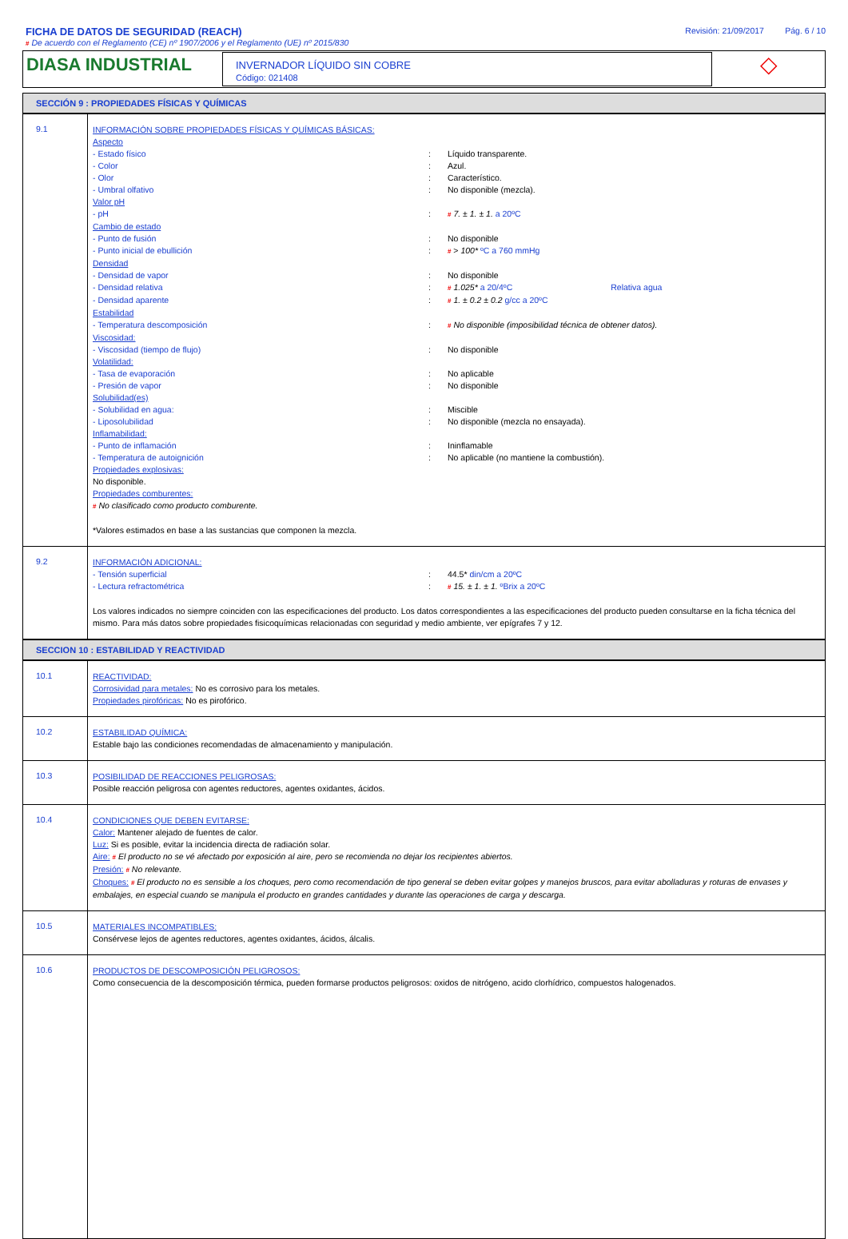FICHA DE DATOS DE SEGURIDAD (REACH)
# De acuerdo con el Reglamento (CE) nº 1907/2006 y el Reglamento (UE) nº 2015/830
Revisión: 21/09/2017 Pág. 6 / 10
DIASA INDUSTRIAL
INVERNADOR LÍQUIDO SIN COBRE
Código: 021408
◇
SECCIÓN 9 : PROPIEDADES FÍSICAS Y QUÍMICAS
| 9.1 | INFORMACIÓN SOBRE PROPIEDADES FÍSICAS Y QUÍMICAS BÁSICAS: Aspecto - Estado físico : Líquido transparente. - Color : Azul. - Olor : Característico. - Umbral olfativo : No disponible (mezcla). Valor pH - pH : # 7. ± 1. ± 1. a 20ºC Cambio de estado - Punto de fusión : No disponible - Punto inicial de ebullición : # > 100* ºC a 760 mmHg Densidad - Densidad de vapor : No disponible - Densidad relativa : # 1.025* a 20/4ºC Relativa agua - Densidad aparente : # 1. ± 0.2 ± 0.2 g/cc a 20ºC Estabilidad - Temperatura descomposición : # No disponible (imposibilidad técnica de obtener datos). Viscosidad: - Viscosidad (tiempo de flujo) : No disponible Volatilidad: - Tasa de evaporación : No aplicable - Presión de vapor : No disponible Solubilidad(es) - Solubilidad en agua: : Miscible - Liposolubilidad : No disponible (mezcla no ensayada). Inflamabilidad: - Punto de inflamación : Ininflamable - Temperatura de autoignición : No aplicable (no mantiene la combustión). Propiedades explosivas: No disponible. Propiedades comburentes: # No clasificado como producto comburente. *Valores estimados en base a las sustancias que componen la mezcla. |
| 9.2 | INFORMACIÓN ADICIONAL: - Tensión superficial : 44.5* din/cm a 20ºC - Lectura refractométrica : # 15. ± 1. ± 1. ºBrix a 20ºC Los valores indicados no siempre coinciden con las especificaciones del producto. Los datos correspondientes a las especificaciones del producto pueden consultarse en la ficha técnica del mismo. Para más datos sobre propiedades fisicoquímicas relacionadas con seguridad y medio ambiente, ver epígrafes 7 y 12. |
SECCION 10 : ESTABILIDAD Y REACTIVIDAD
| 10.1 | REACTIVIDAD: Corrosividad para metales: No es corrosivo para los metales. Propiedades pirofóricas: No es pirofórico. |
| 10.2 | ESTABILIDAD QUÍMICA: Estable bajo las condiciones recomendadas de almacenamiento y manipulación. |
| 10.3 | POSIBILIDAD DE REACCIONES PELIGROSAS: Posible reacción peligrosa con agentes reductores, agentes oxidantes, ácidos. |
| 10.4 | CONDICIONES QUE DEBEN EVITARSE: Calor: Mantener alejado de fuentes de calor. Luz: Si es posible, evitar la incidencia directa de radiación solar. Aire: # El producto no se vé afectado por exposición al aire, pero se recomienda no dejar los recipientes abiertos. Presión: # No relevante. Choques: # El producto no es sensible a los choques, pero como recomendación de tipo general se deben evitar golpes y manejos bruscos, para evitar abolladuras y roturas de envases y embalajes, en especial cuando se manipula el producto en grandes cantidades y durante las operaciones de carga y descarga. |
| 10.5 | MATERIALES INCOMPATIBLES: Consérvese lejos de agentes reductores, agentes oxidantes, ácidos, álcalis. |
| 10.6 | PRODUCTOS DE DESCOMPOSICIÓN PELIGROSOS: Como consecuencia de la descomposición térmica, pueden formarse productos peligrosos: oxidos de nitrógeno, acido clorhídrico, compuestos halogenados. |